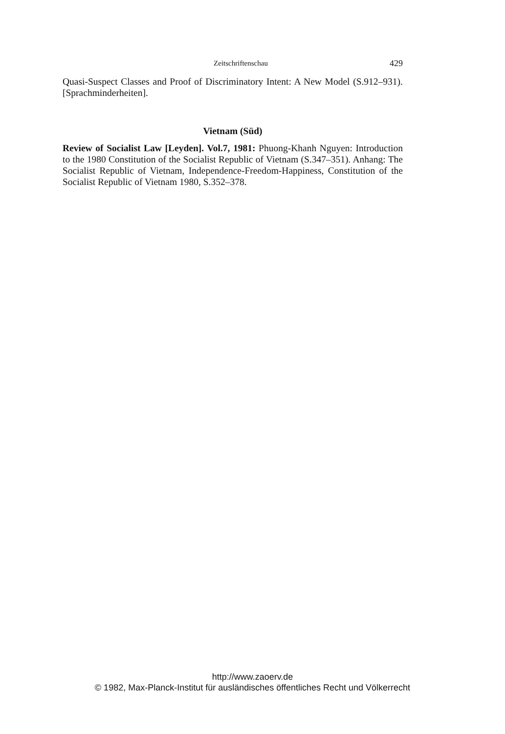Zeitschriftenschau 429
Quasi-Suspect Classes and Proof of Discriminatory Intent: A New Model (S.912–931). [Sprachminderheiten].
Vietnam (Süd)
Review of Socialist Law [Leyden]. Vol.7, 1981: Phuong-Khanh Nguyen: Introduction to the 1980 Constitution of the Socialist Republic of Vietnam (S.347–351). Anhang: The Socialist Republic of Vietnam, Independence-Freedom-Happiness, Constitution of the Socialist Republic of Vietnam 1980, S.352–378.
http://www.zaoerv.de
© 1982, Max-Planck-Institut für ausländisches öffentliches Recht und Völkerrecht